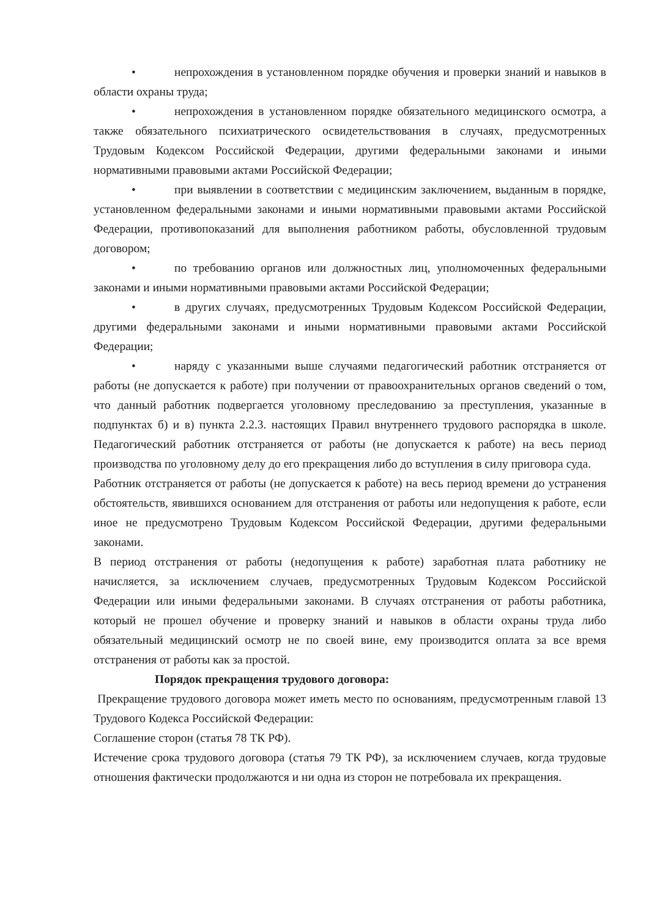• непрохождения в установленном порядке обучения и проверки знаний и навыков в области охраны труда;
• непрохождения в установленном порядке обязательного медицинского осмотра, а также обязательного психиатрического освидетельствования в случаях, предусмотренных Трудовым Кодексом Российской Федерации, другими федеральными законами и иными нормативными правовыми актами Российской Федерации;
• при выявлении в соответствии с медицинским заключением, выданным в порядке, установленном федеральными законами и иными нормативными правовыми актами Российской Федерации, противопоказаний для выполнения работником работы, обусловленной трудовым договором;
• по требованию органов или должностных лиц, уполномоченных федеральными законами и иными нормативными правовыми актами Российской Федерации;
• в других случаях, предусмотренных Трудовым Кодексом Российской Федерации, другими федеральными законами и иными нормативными правовыми актами Российской Федерации;
• наряду с указанными выше случаями педагогический работник отстраняется от работы (не допускается к работе) при получении от правоохранительных органов сведений о том, что данный работник подвергается уголовному преследованию за преступления, указанные в подпунктах б) и в) пункта 2.2.3. настоящих Правил внутреннего трудового распорядка в школе. Педагогический работник отстраняется от работы (не допускается к работе) на весь период производства по уголовному делу до его прекращения либо до вступления в силу приговора суда.
Работник отстраняется от работы (не допускается к работе) на весь период времени до устранения обстоятельств, явившихся основанием для отстранения от работы или недопущения к работе, если иное не предусмотрено Трудовым Кодексом Российской Федерации, другими федеральными законами.
В период отстранения от работы (недопущения к работе) заработная плата работнику не начисляется, за исключением случаев, предусмотренных Трудовым Кодексом Российской Федерации или иными федеральными законами. В случаях отстранения от работы работника, который не прошел обучение и проверку знаний и навыков в области охраны труда либо обязательный медицинский осмотр не по своей вине, ему производится оплата за все время отстранения от работы как за простой.
Порядок прекращения трудового договора:
Прекращение трудового договора может иметь место по основаниям, предусмотренным главой 13 Трудового Кодекса Российской Федерации:
Соглашение сторон (статья 78 ТК РФ).
Истечение срока трудового договора (статья 79 ТК РФ), за исключением случаев, когда трудовые отношения фактически продолжаются и ни одна из сторон не потребовала их прекращения.